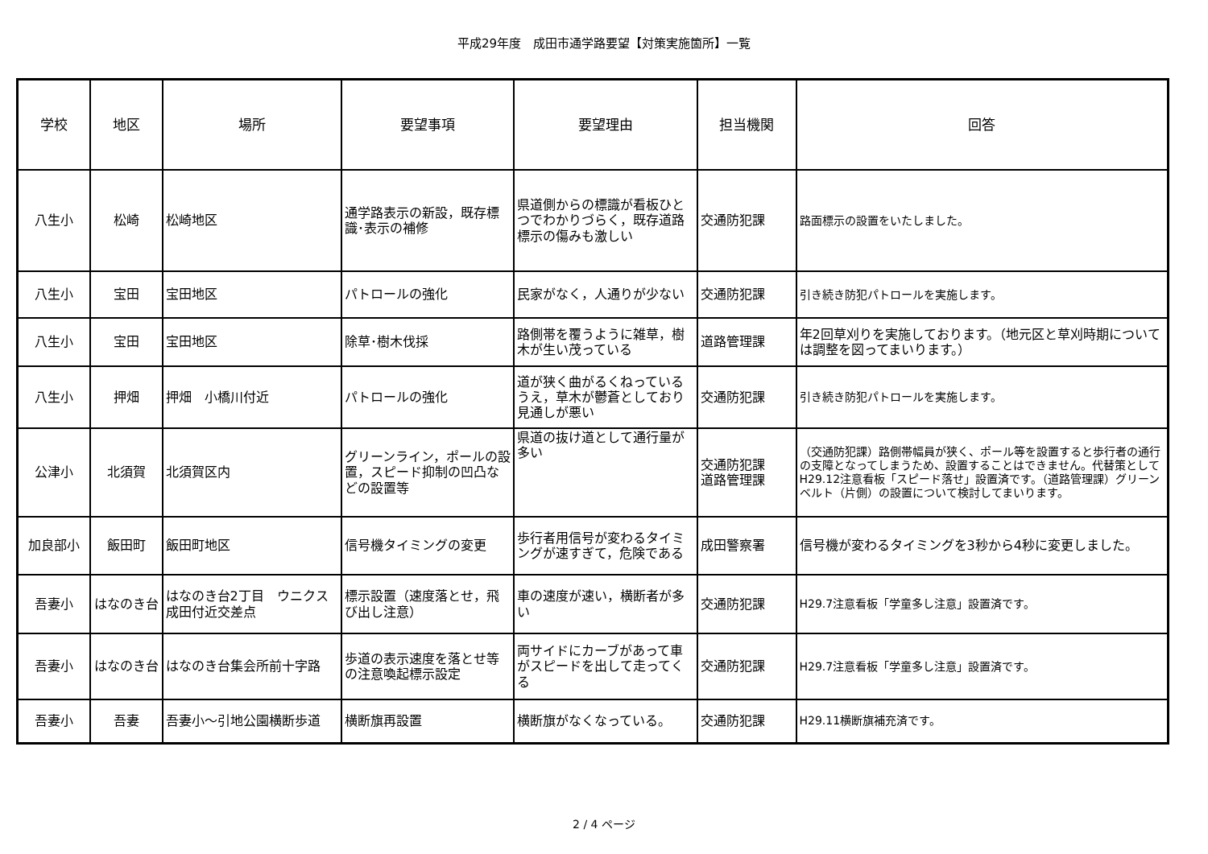平成29年度　成田市通学路要望【対策実施箇所】一覧
| 学校 | 地区 | 場所 | 要望事項 | 要望理由 | 担当機関 | 回答 |
| --- | --- | --- | --- | --- | --- | --- |
| 八生小 | 松崎 | 松崎地区 | 通学路表示の新設，既存標識･表示の補修 | 県道側からの標識が看板ひとつでわかりづらく，既存道路標示の傷みも激しい | 交通防犯課 | 路面標示の設置をいたしました。 |
| 八生小 | 宝田 | 宝田地区 | パトロールの強化 | 民家がなく，人通りが少ない | 交通防犯課 | 引き続き防犯パトロールを実施します。 |
| 八生小 | 宝田 | 宝田地区 | 除草･樹木伐採 | 路側帯を覆うように雑草，樹木が生い茂っている | 道路管理課 | 年2回草刈りを実施しております。（地元区と草刈時期については調整を図ってまいります。） |
| 八生小 | 押畑 | 押畑 小橋川付近 | パトロールの強化 | 道が狭く曲がるくねっているうえ，草木が鬱蒼としており見通しが悪い | 交通防犯課 | 引き続き防犯パトロールを実施します。 |
| 公津小 | 北須賀 | 北須賀区内 | グリーンライン，ポールの設置，スピード抑制の凹凸などの設置等 | 県道の抜け道として通行量が多い | 交通防犯課 道路管理課 | （交通防犯課）路側帯幅員が狭く、ポール等を設置すると歩行者の通行の支障となってしまうため、設置することはできません。代替策としてH29.12注意看板「スピード落せ」設置済です。（道路管理課）グリーンベルト（片側）の設置について検討してまいります。 |
| 加良部小 | 飯田町 | 飯田町地区 | 信号機タイミングの変更 | 歩行者用信号が変わるタイミングが速すぎて，危険である | 成田警察署 | 信号機が変わるタイミングを3秒から4秒に変更しました。 |
| 吾妻小 | はなのき台 | はなのき台2丁目 ウニクス成田付近交差点 | 標示設置（速度落とせ，飛び出し注意） | 車の速度が速い，横断者が多い | 交通防犯課 | H29.7注意看板「学童多し注意」設置済です。 |
| 吾妻小 | はなのき台 | はなのき台集会所前十字路 | 歩道の表示速度を落とせ等の注意喚起標示設定 | 両サイドにカーブがあって車がスピードを出して走ってくる | 交通防犯課 | H29.7注意看板「学童多し注意」設置済です。 |
| 吾妻小 | 吾妻 | 吾妻小～引地公園横断歩道 | 横断旗再設置 | 横断旗がなくなっている。 | 交通防犯課 | H29.11横断旗補充済です。 |
2 / 4 ページ